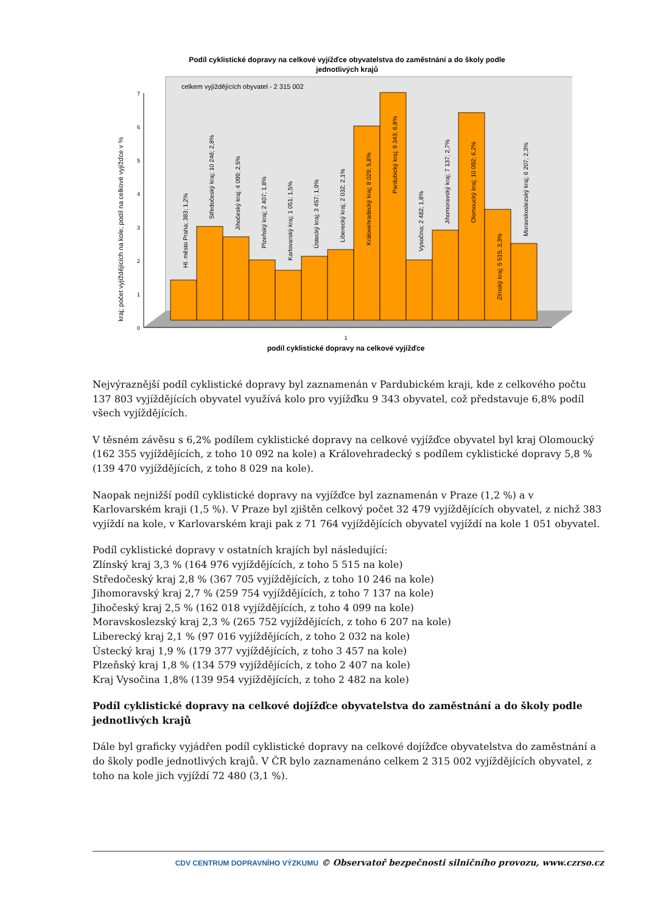Podíl cyklistické dopravy na celkové vyjížďce obyvatelstva do zaměstnání a do školy podle
jednotlivých krajů
celkem vyjíždějících obyvatel - 2 315 002
0
1
2
3
4
5
6
7
Hl. město Praha; 383; 1,2%
Středočeský kraj; 10 246; 2,8%
Jihočeský kraj; 4 099; 2,5%
Plzeňský kraj; 2 407; 1,8%
Karlovarský kraj; 1 051; 1,5%
Ústecký kraj; 3 457; 1,9%
Liberecký kraj; 2 032; 2,1%
Královehradecký kraj; 8 029; 5,8%
Pardubický kraj; 9 343; 6,8%
Vysočina; 2 482; 1,8%
Jihomoravský kraj; 7 137; 2,7%
Olomoucký kraj; 10 092; 6,2%
Zlínský kraj; 5 515; 3,3%
Moravskoslezský kraj; 6 207; 2,3%
kraj; počet vyjíždějících na kole; podíl na celkové vyjížďce v %
1
podíl cyklistické dopravy na celkové vyjížďce
Nejvýraznější podíl cyklistické dopravy byl zaznamenán v Pardubickém kraji, kde z celkového počtu 137 803 vyjíždějících obyvatel využívá kolo pro vyjížďku 9 343 obyvatel, což představuje 6,8% podíl všech vyjíždějících.
V těsném závěsu s 6,2% podílem cyklistické dopravy na celkové vyjížďce obyvatel byl kraj Olomoucký (162 355 vyjíždějících, z toho 10 092 na kole) a Královehradecký s podílem cyklistické dopravy 5,8 % (139 470 vyjíždějících, z toho 8 029 na kole).
Naopak nejnižší podíl cyklistické dopravy na vyjížďce byl zaznamenán v Praze (1,2 %) a v Karlovarském kraji (1,5 %). V Praze byl zjištěn celkový počet 32 479 vyjíždějících obyvatel, z nichž 383 vyjíždí na kole, v Karlovarském kraji pak z 71 764 vyjíždějících obyvatel vyjíždí na kole 1 051 obyvatel.
Podíl cyklistické dopravy v ostatních krajích byl následující:
Zlínský kraj 3,3 % (164 976 vyjíždějících, z toho 5 515 na kole)
Středočeský kraj 2,8 % (367 705 vyjíždějících, z toho 10 246 na kole)
Jihomoravský kraj 2,7 % (259 754 vyjíždějících, z toho 7 137 na kole)
Jihočeský kraj 2,5 % (162 018 vyjíždějících, z toho 4 099 na kole)
Moravskoslezský kraj 2,3 % (265 752 vyjíždějících, z toho 6 207 na kole)
Liberecký kraj 2,1 % (97 016 vyjíždějících, z toho 2 032 na kole)
Ústecký kraj 1,9 % (179 377 vyjíždějících, z toho 3 457 na kole)
Plzeňský kraj 1,8 % (134 579 vyjíždějících, z toho 2 407 na kole)
Kraj Vysočina 1,8% (139 954 vyjíždějících, z toho 2 482 na kole)
Podíl cyklistické dopravy na celkové dojížďce obyvatelstva do zaměstnání a do školy podle jednotlivých krajů
Dále byl graficky vyjádřen podíl cyklistické dopravy na celkové dojížďce obyvatelstva do zaměstnání a do školy podle jednotlivých krajů. V ČR bylo zaznamenáno celkem 2 315 002 vyjíždějících obyvatel, z toho na kole jich vyjíždí 72 480 (3,1 %).
CDV CENTRUM DOPRAVNÍHO VÝZKUMU © Observatoř bezpečnosti silničního provozu, www.czrso.cz